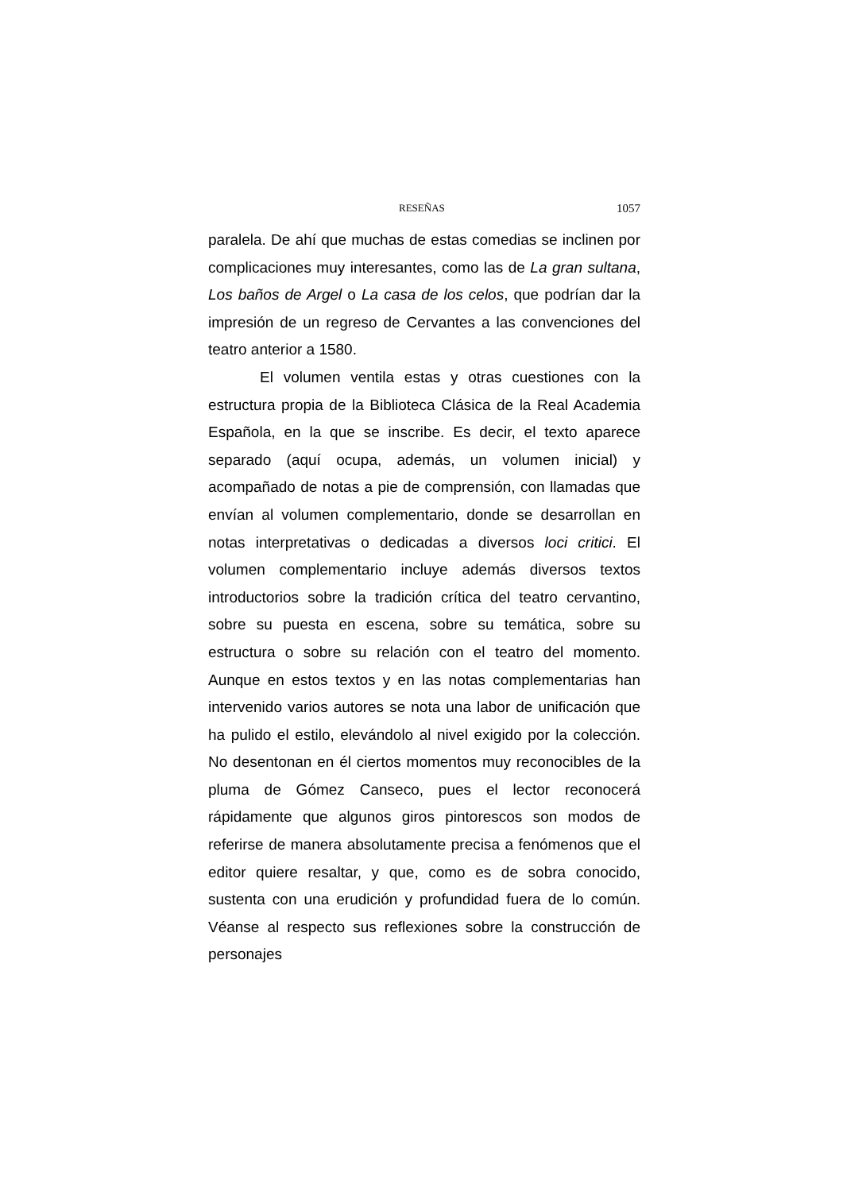RESEÑAS 1057
paralela. De ahí que muchas de estas comedias se inclinen por complicaciones muy interesantes, como las de La gran sultana, Los baños de Argel o La casa de los celos, que podrían dar la impresión de un regreso de Cervantes a las convenciones del teatro anterior a 1580.
El volumen ventila estas y otras cuestiones con la estructura propia de la Biblioteca Clásica de la Real Academia Española, en la que se inscribe. Es decir, el texto aparece separado (aquí ocupa, además, un volumen inicial) y acompañado de notas a pie de comprensión, con llamadas que envían al volumen complementario, donde se desarrollan en notas interpretativas o dedicadas a diversos loci critici. El volumen complementario incluye además diversos textos introductorios sobre la tradición crítica del teatro cervantino, sobre su puesta en escena, sobre su temática, sobre su estructura o sobre su relación con el teatro del momento. Aunque en estos textos y en las notas complementarias han intervenido varios autores se nota una labor de unificación que ha pulido el estilo, elevándolo al nivel exigido por la colección. No desentonan en él ciertos momentos muy reconocibles de la pluma de Gómez Canseco, pues el lector reconocerá rápidamente que algunos giros pintorescos son modos de referirse de manera absolutamente precisa a fenómenos que el editor quiere resaltar, y que, como es de sobra conocido, sustenta con una erudición y profundidad fuera de lo común. Véanse al respecto sus reflexiones sobre la construcción de personajes